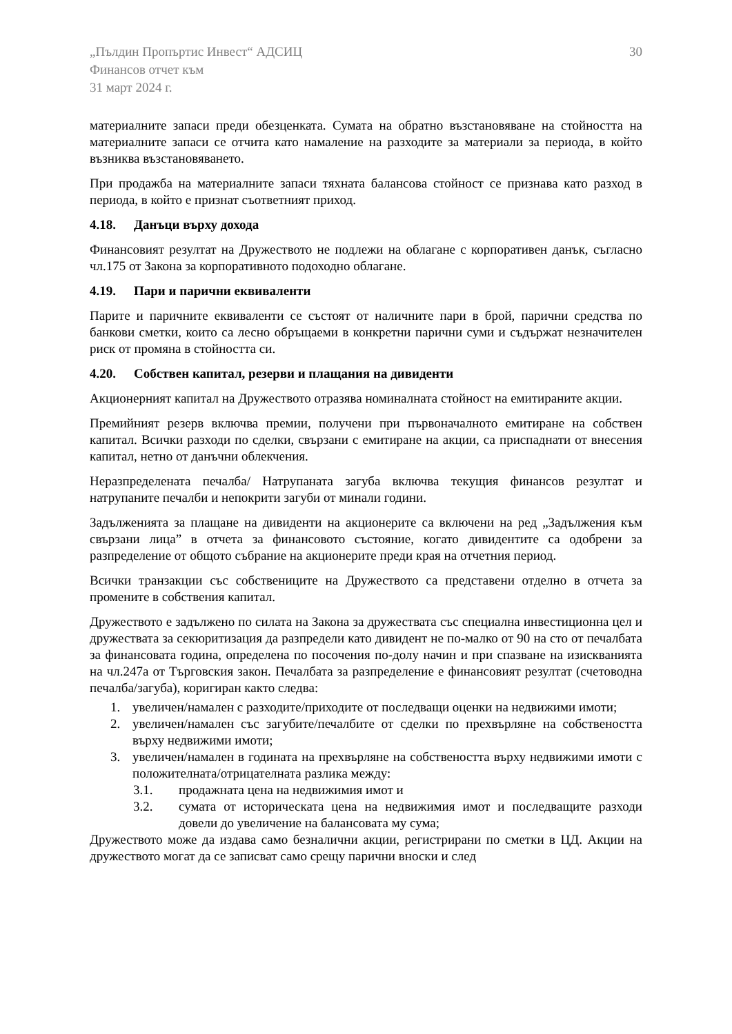„Пълдин Пропъртис Инвест“ АДСИЦ
Финансов отчет към
31 март 2024 г.
30
материалните запаси преди обезценката. Сумата на обратно възстановяване на стойността на материалните запаси се отчита като намаление на разходите за материали за периода, в който възниква възстановяването.
При продажба на материалните запаси тяхната балансова стойност се признава като разход в периода, в който е признат съответният приход.
4.18. Данъци върху дохода
Финансовият резултат на Дружеството не подлежи на облагане с корпоративен данък, съгласно чл.175 от Закона за корпоративното подоходно облагане.
4.19. Пари и парични еквиваленти
Парите и паричните еквиваленти се състоят от наличните пари в брой, парични средства по банкови сметки, които са лесно обръщаеми в конкретни парични суми и съдържат незначителен риск от промяна в стойността си.
4.20. Собствен капитал, резерви и плащания на дивиденти
Акционерният капитал на Дружеството отразява номиналната стойност на емитираните акции.
Премийният резерв включва премии, получени при първоначалното емитиране на собствен капитал. Всички разходи по сделки, свързани с емитиране на акции, са приспаднати от внесения капитал, нетно от данъчни облекчения.
Неразпределената печалба/ Натрупаната загуба включва текущия финансов резултат и натрупаните печалби и непокрити загуби от минали години.
Задълженията за плащане на дивиденти на акционерите са включени на ред „Задължения към свързани лица” в отчета за финансовото състояние, когато дивидентите са одобрени за разпределение от общото събрание на акционерите преди края на отчетния период.
Всички транзакции със собствениците на Дружеството са представени отделно в отчета за промените в собствения капитал.
Дружеството е задължено по силата на Закона за дружествата със специална инвестиционна цел и дружествата за секюритизация да разпредели като дивидент не по-малко от 90 на сто от печалбата за финансовата година, определена по посочения по-долу начин и при спазване на изискванията на чл.247а от Търговския закон. Печалбата за разпределение е финансовият резултат (счетоводна печалба/загуба), коригиран както следва:
1. увеличен/намален с разходите/приходите от последващи оценки на недвижими имоти;
2. увеличен/намален със загубите/печалбите от сделки по прехвърляне на собствеността върху недвижими имоти;
3. увеличен/намален в годината на прехвърляне на собствеността върху недвижими имоти с положителната/отрицателната разлика между:
3.1. продажната цена на недвижимия имот и
3.2. сумата от историческата цена на недвижимия имот и последващите разходи довели до увеличение на балансовата му сума;
Дружеството може да издава само безналични акции, регистрирани по сметки в ЦД. Акции на дружеството могат да се записват само срещу парични вноски и след